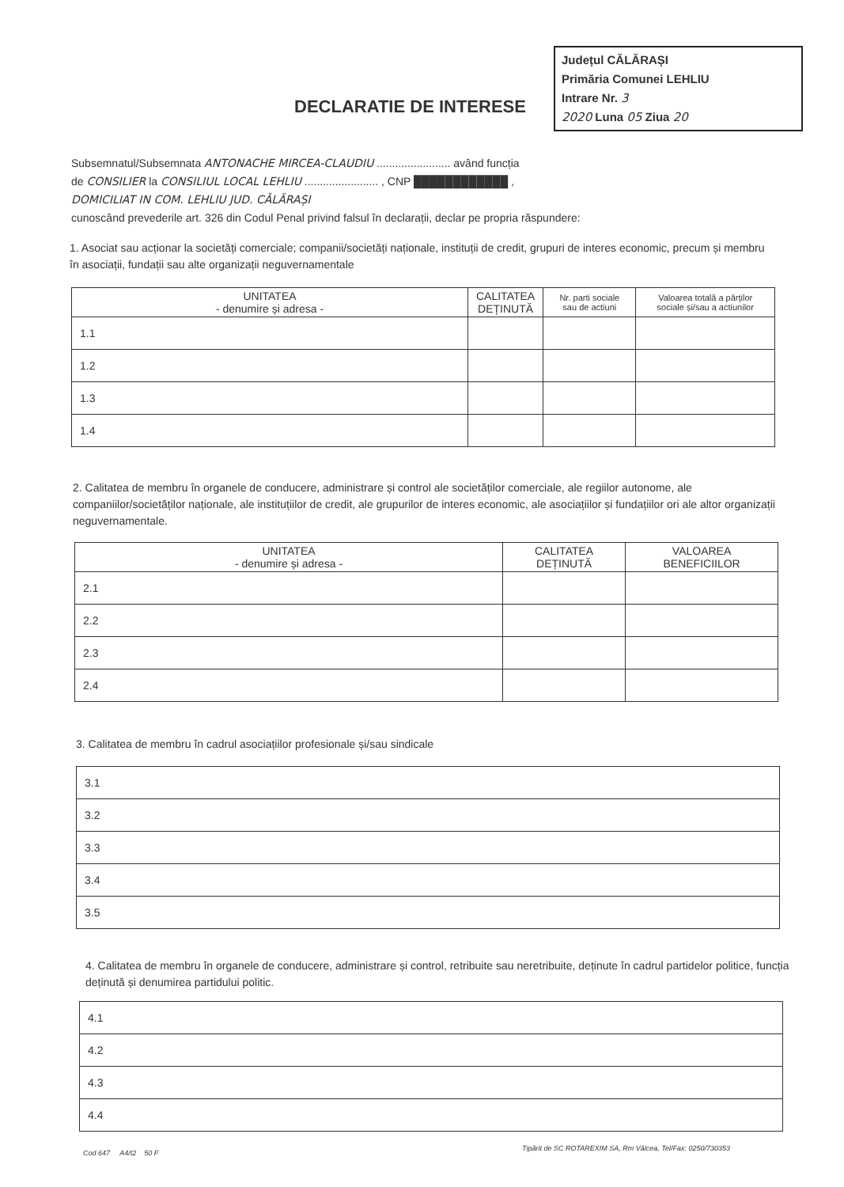Județul CĂLĂRAȘI
Primăria Comunei LEHLIU
Intrare Nr. 3
2020 Luna 05 Ziua 20
DECLARATIE DE INTERESE
Subsemnatul/Subsemnata ANTONACHE MIRCEA-CLAUDIU ........................ având funcția
de CONSILIER la CONSILIUL LOCAL LEHLIU ........................ , CNP ████████████ ,
DOMICILIAT IN COM. LEHLIU JUD. CĂLĂRAȘI
cunoscând prevederile art. 326 din Codul Penal privind falsul în declarații, declar pe propria răspundere:
1. Asociat sau acționar la societăți comerciale; companii/societăți naționale, instituții de credit, grupuri de interes economic, precum și membru în asociații, fundații sau alte organizații neguvernamentale
| UNITATEA - denumire și adresa - | CALITATEA DEȚINUTĂ | Nr. parti sociale sau de actiuni | Valoarea totală a părților sociale și/sau a actiunilor |
| --- | --- | --- | --- |
| 1.1 | | | |
| 1.2 | | | |
| 1.3 | | | |
| 1.4 | | | |
2. Calitatea de membru în organele de conducere, administrare și control ale societăților comerciale, ale regiilor autonome, ale companiilor/societăților naționale, ale instituțiilor de credit, ale grupurilor de interes economic, ale asociațiilor și fundațiilor ori ale altor organizații neguvernamentale.
| UNITATEA - denumire și adresa - | CALITATEA DEȚINUTĂ | VALOAREA BENEFICIILOR |
| --- | --- | --- |
| 2.1 | | |
| 2.2 | | |
| 2.3 | | |
| 2.4 | | |
3. Calitatea de membru în cadrul asociațiilor profesionale și/sau sindicale
| 3.1 |
| 3.2 |
| 3.3 |
| 3.4 |
| 3.5 |
4. Calitatea de membru în organele de conducere, administrare și control, retribuite sau neretribuite, deținute în cadrul partidelor politice, funcția deținută și denumirea partidului politic.
| 4.1 |
| 4.2 |
| 4.3 |
| 4.4 |
Cod 647 A4/t2 50 F
Tipărit de SC ROTAREXIM SA, Rm Vâlcea, Tel/Fax: 0250/730353